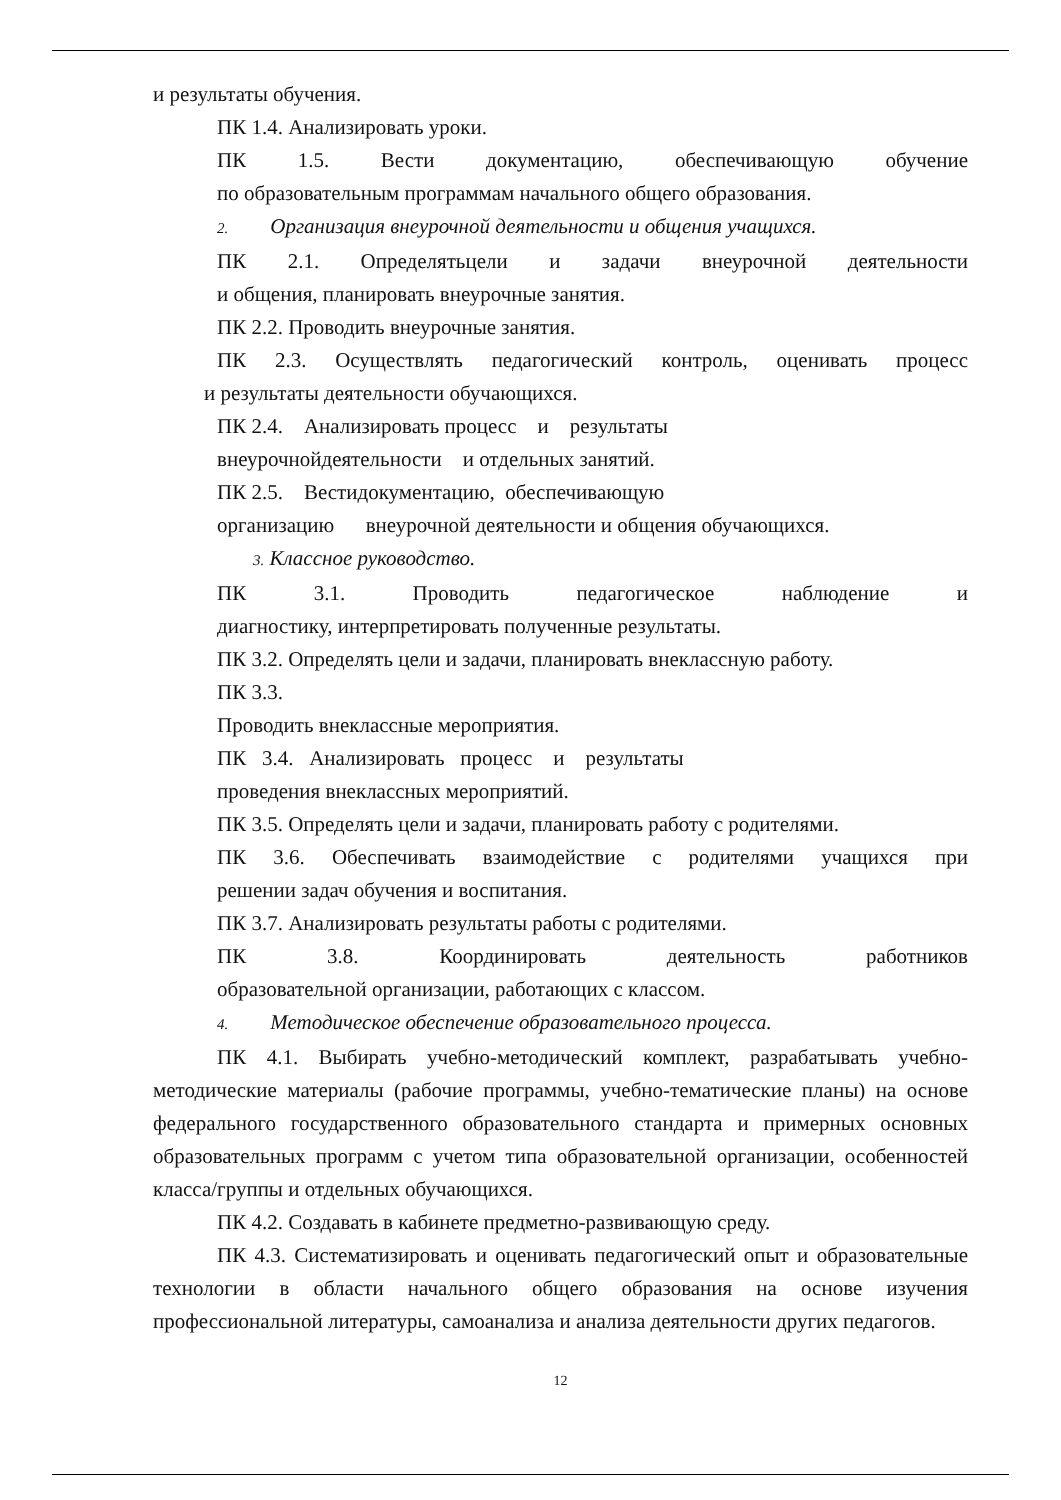и результаты обучения.
ПК 1.4. Анализировать уроки.
ПК 1.5. Вести документацию, обеспечивающую обучение
по образовательным программам начального общего образования.
2. Организация внеурочной деятельности и общения учащихся.
ПК 2.1. Определятьцели и задачи внеурочной деятельности
и общения, планировать внеурочные занятия.
ПК 2.2. Проводить внеурочные занятия.
ПК 2.3. Осуществлять педагогический контроль, оценивать процесс
и результаты деятельности обучающихся.
ПК 2.4. Анализировать процесс и результаты
внеурочнойдеятельности и отдельных занятий.
ПК 2.5. Вестидокументацию, обеспечивающую
организацию внеурочной деятельности и общения обучающихся.
3. Классное руководство.
ПК 3.1. Проводить педагогическое наблюдение и
диагностику, интерпретировать полученные результаты.
ПК 3.2. Определять цели и задачи, планировать внеклассную работу.
ПК 3.3.
Проводить внеклассные мероприятия.
ПК 3.4. Анализировать процесс и результаты
проведения внеклассных мероприятий.
ПК 3.5. Определять цели и задачи, планировать работу с родителями.
ПК 3.6. Обеспечивать взаимодействие с родителями учащихся при
решении задач обучения и воспитания.
ПК 3.7. Анализировать результаты работы с родителями.
ПК 3.8. Координировать деятельность работников
образовательной организации, работающих с классом.
4. Методическое обеспечение образовательного процесса.
ПК 4.1. Выбирать учебно-методический комплект, разрабатывать учебно-методические материалы (рабочие программы, учебно-тематические планы) на основе федерального государственного образовательного стандарта и примерных основных образовательных программ с учетом типа образовательной организации, особенностей класса/группы и отдельных обучающихся.
ПК 4.2. Создавать в кабинете предметно-развивающую среду.
ПК 4.3. Систематизировать и оценивать педагогический опыт и образовательные технологии в области начального общего образования на основе изучения профессиональной литературы, самоанализа и анализа деятельности других педагогов.
12